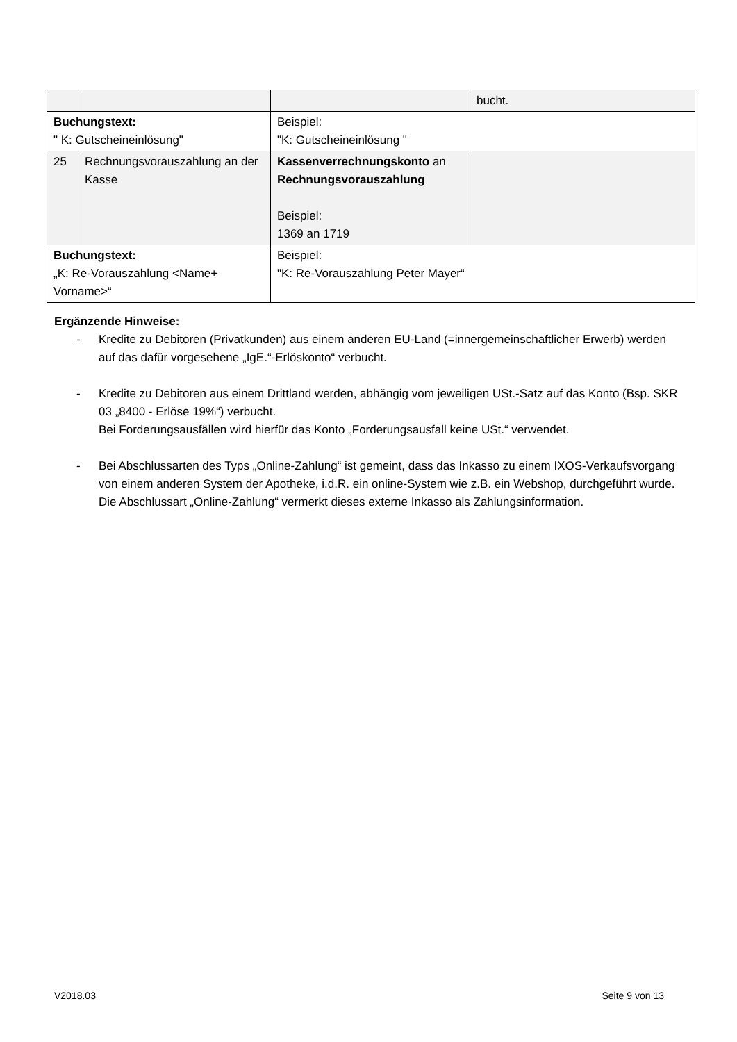| | | | bucht. |
| Buchungstext: " K: Gutscheineinlösung" | | Beispiel: "K: Gutscheineinlösung " | |
| 25 | Rechnungsvorauszahlung an der Kasse | Kassenverrechnungskonto an Rechnungsvorauszahlung Beispiel: 1369 an 1719 | |
| Buchungstext: „K: Re-Vorauszahlung <Name+ Vorname>“ | | Beispiel: "K: Re-Vorauszahlung Peter Mayer“ | |
Ergänzende Hinweise:
- Kredite zu Debitoren (Privatkunden) aus einem anderen EU-Land (=innergemeinschaftlicher Erwerb) werden auf das dafür vorgesehene „IgE.“-Erlöskonto“ verbucht.
- Kredite zu Debitoren aus einem Drittland werden, abhängig vom jeweiligen USt.-Satz auf das Konto (Bsp. SKR 03 „8400 - Erlöse 19%“) verbucht.
Bei Forderungsausfällen wird hierfür das Konto „Forderungsausfall keine USt.“ verwendet.
- Bei Abschlussarten des Typs „Online-Zahlung“ ist gemeint, dass das Inkasso zu einem IXOS-Verkaufsvorgang von einem anderen System der Apotheke, i.d.R. ein online-System wie z.B. ein Webshop, durchgeführt wurde. Die Abschlussart „Online-Zahlung“ vermerkt dieses externe Inkasso als Zahlungsinformation.
V2018.03 Seite 9 von 13